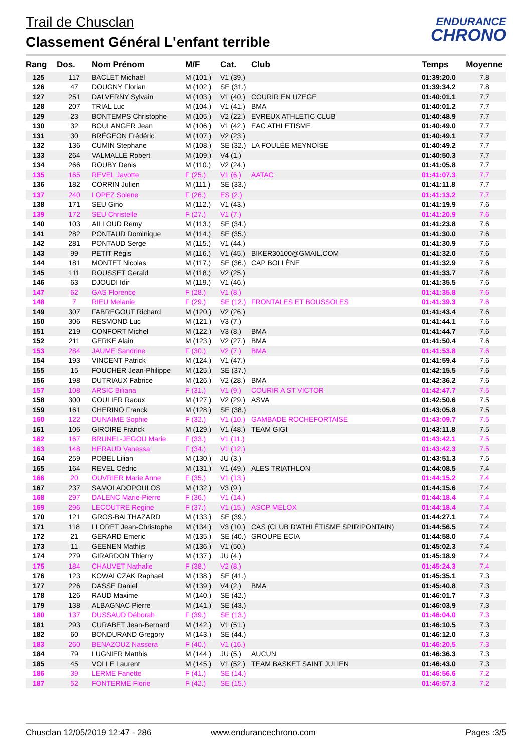Trail de Chusclan
Classement Général L'enfant terrible
ENDURANCE
CHRONO
| Rang | Dos. | Nom Prénom | M/F | Cat. | Club | Temps | Moyenne |
| --- | --- | --- | --- | --- | --- | --- | --- |
| 125 | 117 | BACLET Michaël | M (101.) | V1 (39.) | | 01:39:20.0 | 7.8 |
| 126 | 47 | DOUGNY Florian | M (102.) | SE (31.) | | 01:39:34.2 | 7.8 |
| 127 | 251 | DALVERNY Sylvain | M (103.) | V1 (40.) | COURIR EN UZEGE | 01:40:01.1 | 7.7 |
| 128 | 207 | TRIAL Luc | M (104.) | V1 (41.) | BMA | 01:40:01.2 | 7.7 |
| 129 | 23 | BONTEMPS Christophe | M (105.) | V2 (22.) | EVREUX ATHLETIC CLUB | 01:40:48.9 | 7.7 |
| 130 | 32 | BOULANGER Jean | M (106.) | V1 (42.) | EAC ATHLETISME | 01:40:49.0 | 7.7 |
| 131 | 30 | BRÉGEON Frédéric | M (107.) | V2 (23.) | | 01:40:49.1 | 7.7 |
| 132 | 136 | CUMIN Stephane | M (108.) | SE (32.) | LA FOULÉE MEYNOISE | 01:40:49.2 | 7.7 |
| 133 | 264 | VALMALLE Robert | M (109.) | V4 (1.) | | 01:40:50.3 | 7.7 |
| 134 | 266 | ROUBY Denis | M (110.) | V2 (24.) | | 01:41:05.8 | 7.7 |
| 135 | 165 | REVEL Javotte | F (25.) | V1 (6.) | AATAC | 01:41:07.3 | 7.7 |
| 136 | 182 | CORRIN Julien | M (111.) | SE (33.) | | 01:41:11.8 | 7.7 |
| 137 | 240 | LOPEZ Solene | F (26.) | ES (2.) | | 01:41:13.2 | 7.7 |
| 138 | 171 | SEU Gino | M (112.) | V1 (43.) | | 01:41:19.9 | 7.6 |
| 139 | 172 | SEU Christelle | F (27.) | V1 (7.) | | 01:41:20.9 | 7.6 |
| 140 | 103 | AILLOUD Remy | M (113.) | SE (34.) | | 01:41:23.8 | 7.6 |
| 141 | 282 | PONTAUD Dominique | M (114.) | SE (35.) | | 01:41:30.0 | 7.6 |
| 142 | 281 | PONTAUD Serge | M (115.) | V1 (44.) | | 01:41:30.9 | 7.6 |
| 143 | 99 | PETIT Régis | M (116.) | V1 (45.) | BIKER30100@GMAIL.COM | 01:41:32.0 | 7.6 |
| 144 | 181 | MONTET Nicolas | M (117.) | SE (36.) | CAP BOLLÈNE | 01:41:32.9 | 7.6 |
| 145 | 111 | ROUSSET Gerald | M (118.) | V2 (25.) | | 01:41:33.7 | 7.6 |
| 146 | 63 | DJOUDI Idir | M (119.) | V1 (46.) | | 01:41:35.5 | 7.6 |
| 147 | 62 | GAS Florence | F (28.) | V1 (8.) | | 01:41:35.8 | 7.6 |
| 148 | 7 | RIEU Melanie | F (29.) | SE (12.) | FRONTALES ET BOUSSOLES | 01:41:39.3 | 7.6 |
| 149 | 307 | FABREGOUT Richard | M (120.) | V2 (26.) | | 01:41:43.4 | 7.6 |
| 150 | 306 | RESMOND Luc | M (121.) | V3 (7.) | | 01:41:44.1 | 7.6 |
| 151 | 219 | CONFORT Michel | M (122.) | V3 (8.) | BMA | 01:41:44.7 | 7.6 |
| 152 | 211 | GERKE Alain | M (123.) | V2 (27.) | BMA | 01:41:50.4 | 7.6 |
| 153 | 284 | JAUME Sandrine | F (30.) | V2 (7.) | BMA | 01:41:53.8 | 7.6 |
| 154 | 193 | VINCENT Patrick | M (124.) | V1 (47.) | | 01:41:59.4 | 7.6 |
| 155 | 15 | FOUCHER Jean-Philippe | M (125.) | SE (37.) | | 01:42:15.5 | 7.6 |
| 156 | 198 | DUTRIAUX Fabrice | M (126.) | V2 (28.) | BMA | 01:42:36.2 | 7.6 |
| 157 | 108 | ARSIC Biliana | F (31.) | V1 (9.) | COURIR A ST VICTOR | 01:42:47.7 | 7.5 |
| 158 | 300 | COULIER Raoux | M (127.) | V2 (29.) | ASVA | 01:42:50.6 | 7.5 |
| 159 | 161 | CHERINO Franck | M (128.) | SE (38.) | | 01:43:05.8 | 7.5 |
| 160 | 122 | DUNAIME Sophie | F (32.) | V1 (10.) | GAMBADE ROCHEFORTAISE | 01:43:09.7 | 7.5 |
| 161 | 106 | GIROIRE Franck | M (129.) | V1 (48.) | TEAM GIGI | 01:43:11.8 | 7.5 |
| 162 | 167 | BRUNEL-JEGOU Marie | F (33.) | V1 (11.) | | 01:43:42.1 | 7.5 |
| 163 | 148 | HERAUD Vanessa | F (34.) | V1 (12.) | | 01:43:42.3 | 7.5 |
| 164 | 259 | POBEL Lilian | M (130.) | JU (3.) | | 01:43:51.3 | 7.5 |
| 165 | 164 | REVEL Cédric | M (131.) | V1 (49.) | ALES TRIATHLON | 01:44:08.5 | 7.4 |
| 166 | 20 | OUVRIER Marie Anne | F (35.) | V1 (13.) | | 01:44:15.2 | 7.4 |
| 167 | 237 | SAMOLADOPOULOS | M (132.) | V3 (9.) | | 01:44:15.6 | 7.4 |
| 168 | 297 | DALENC Marie-Pierre | F (36.) | V1 (14.) | | 01:44:18.4 | 7.4 |
| 169 | 296 | LECOUTRE Regine | F (37.) | V1 (15.) | ASCP MELOX | 01:44:18.4 | 7.4 |
| 170 | 121 | GROS-BALTHAZARD | M (133.) | SE (39.) | | 01:44:27.1 | 7.4 |
| 171 | 118 | LLORET Jean-Christophe | M (134.) | V3 (10.) | CAS (CLUB D'ATHLÉTISME SPIRIPONTAIN) | 01:44:56.5 | 7.4 |
| 172 | 21 | GERARD Emeric | M (135.) | SE (40.) | GROUPE ECIA | 01:44:58.0 | 7.4 |
| 173 | 11 | GEENEN Mathijs | M (136.) | V1 (50.) | | 01:45:02.3 | 7.4 |
| 174 | 279 | GIRARDON Thierry | M (137.) | JU (4.) | | 01:45:18.9 | 7.4 |
| 175 | 184 | CHAUVET Nathalie | F (38.) | V2 (8.) | | 01:45:24.3 | 7.4 |
| 176 | 123 | KOWALCZAK Raphael | M (138.) | SE (41.) | | 01:45:35.1 | 7.3 |
| 177 | 226 | DASSE Daniel | M (139.) | V4 (2.) | BMA | 01:45:40.8 | 7.3 |
| 178 | 126 | RAUD Maxime | M (140.) | SE (42.) | | 01:46:01.7 | 7.3 |
| 179 | 138 | ALBAGNAC Pierre | M (141.) | SE (43.) | | 01:46:03.9 | 7.3 |
| 180 | 137 | DUSSAUD Déborah | F (39.) | SE (13.) | | 01:46:04.0 | 7.3 |
| 181 | 293 | CURABET Jean-Bernard | M (142.) | V1 (51.) | | 01:46:10.5 | 7.3 |
| 182 | 60 | BONDURAND Gregory | M (143.) | SE (44.) | | 01:46:12.0 | 7.3 |
| 183 | 260 | BENAZOUZ Nassera | F (40.) | V1 (16.) | | 01:46:20.5 | 7.3 |
| 184 | 79 | LUGNIER Matthis | M (144.) | JU (5.) | AUCUN | 01:46:36.3 | 7.3 |
| 185 | 45 | VOLLE Laurent | M (145.) | V1 (52.) | TEAM BASKET SAINT JULIEN | 01:46:43.0 | 7.3 |
| 186 | 39 | LERME Fanette | F (41.) | SE (14.) | | 01:46:56.6 | 7.2 |
| 187 | 52 | FONTERME Florie | F (42.) | SE (15.) | | 01:46:57.3 | 7.2 |
Chusclan 12/05/2019 12:47 - 286
www.endurancechrono.com Pages :3/5